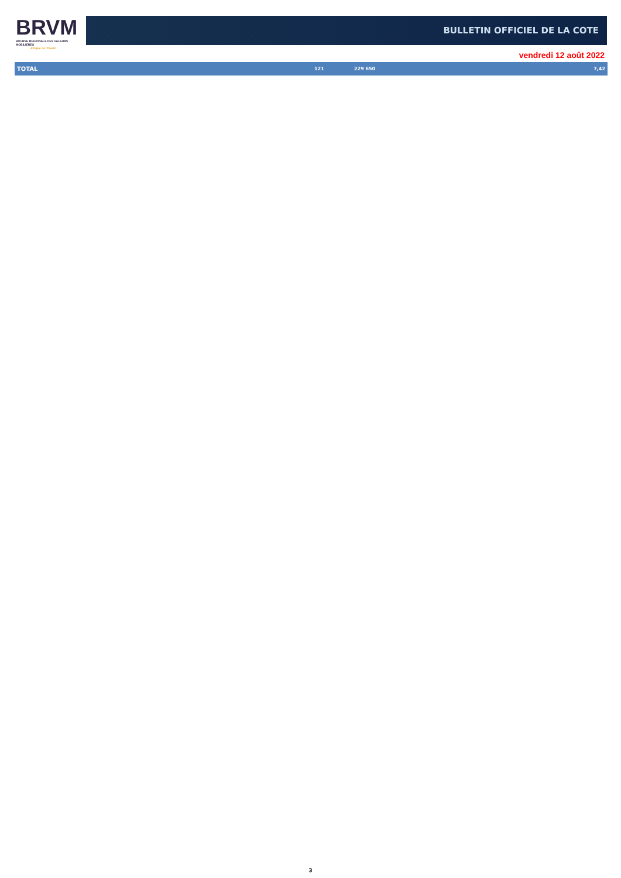BRVM
BOURSE REGIONALE DES VALEURS MOBILIERES
Afrique de l'Ouest
BULLETIN OFFICIEL DE LA COTE
vendredi 12 août 2022
| TOTAL | 121 | 229 650 | 7,42 |
3